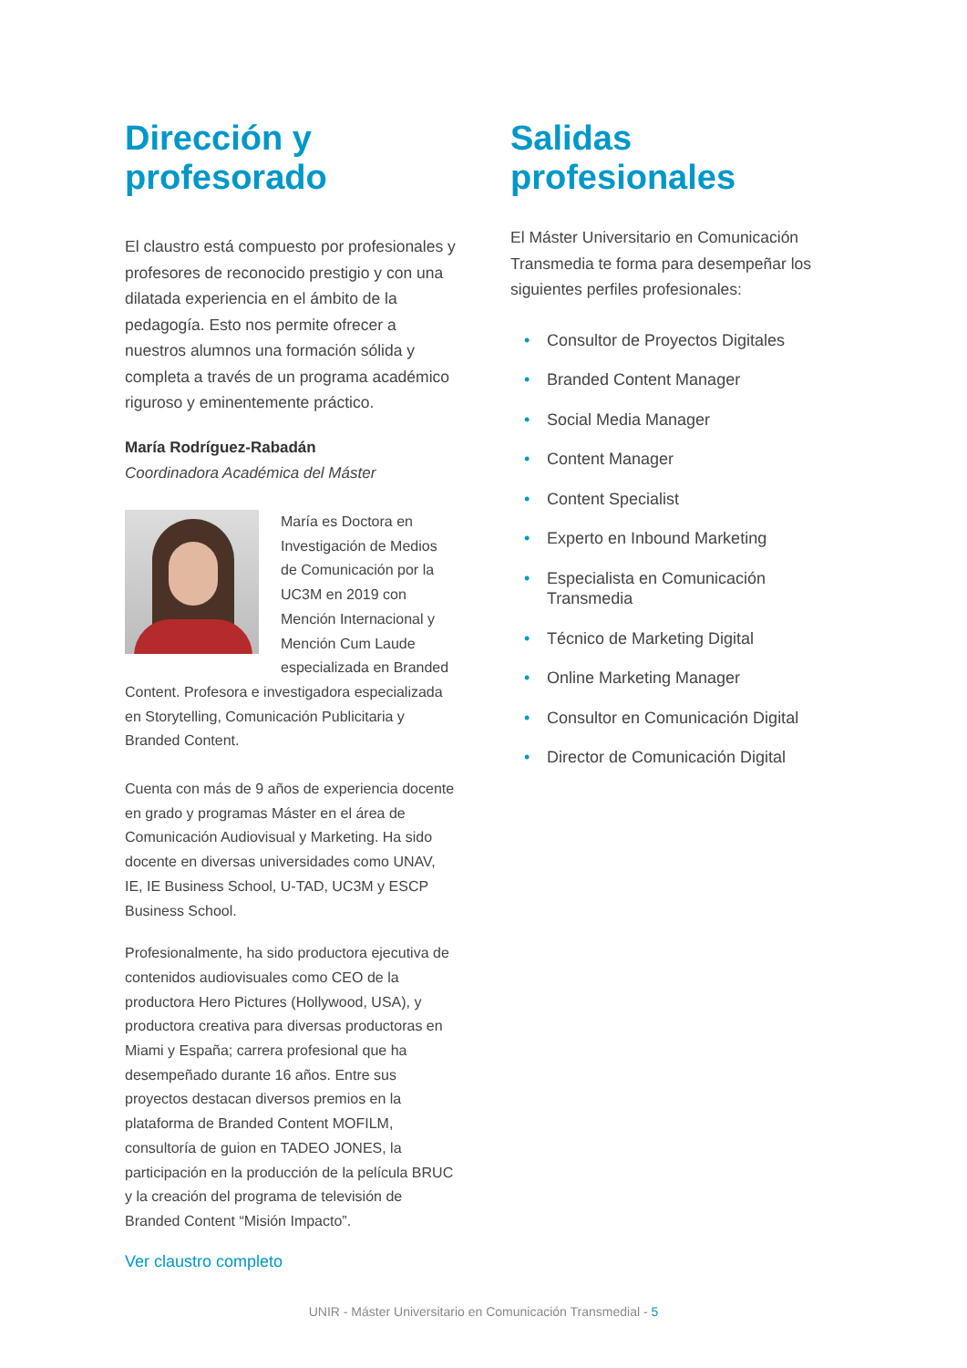Dirección y profesorado
El claustro está compuesto por profesionales y profesores de reconocido prestigio y con una dilatada experiencia en el ámbito de la pedagogía. Esto nos permite ofrecer a nuestros alumnos una formación sólida y completa a través de un programa académico riguroso y eminentemente práctico.
María Rodríguez-Rabadán
Coordinadora Académica del Máster
María es Doctora en Investigación de Medios de Comunicación por la UC3M en 2019 con Mención Internacional y Mención Cum Laude especializada en Branded Content. Profesora e investigadora especializada en Storytelling, Comunicación Publicitaria y Branded Content.
Cuenta con más de 9 años de experiencia docente en grado y programas Máster en el área de Comunicación Audiovisual y Marketing. Ha sido docente en diversas universidades como UNAV, IE, IE Business School, U-TAD, UC3M y ESCP Business School.
Profesionalmente, ha sido productora ejecutiva de contenidos audiovisuales como CEO de la productora Hero Pictures (Hollywood, USA), y productora creativa para diversas productoras en Miami y España; carrera profesional que ha desempeñado durante 16 años. Entre sus proyectos destacan diversos premios en la plataforma de Branded Content MOFILM, consultoría de guion en TADEO JONES, la participación en la producción de la película BRUC y la creación del programa de televisión de Branded Content “Misión Impacto”.
Ver claustro completo
Salidas profesionales
El Máster Universitario en Comunicación Transmedia te forma para desempeñar los siguientes perfiles profesionales:
• Consultor de Proyectos Digitales
• Branded Content Manager
• Social Media Manager
• Content Manager
• Content Specialist
• Experto en Inbound Marketing
• Especialista en Comunicación Transmedia
• Técnico de Marketing Digital
• Online Marketing Manager
• Consultor en Comunicación Digital
• Director de Comunicación Digital
UNIR - Máster Universitario en Comunicación Transmedial - 5